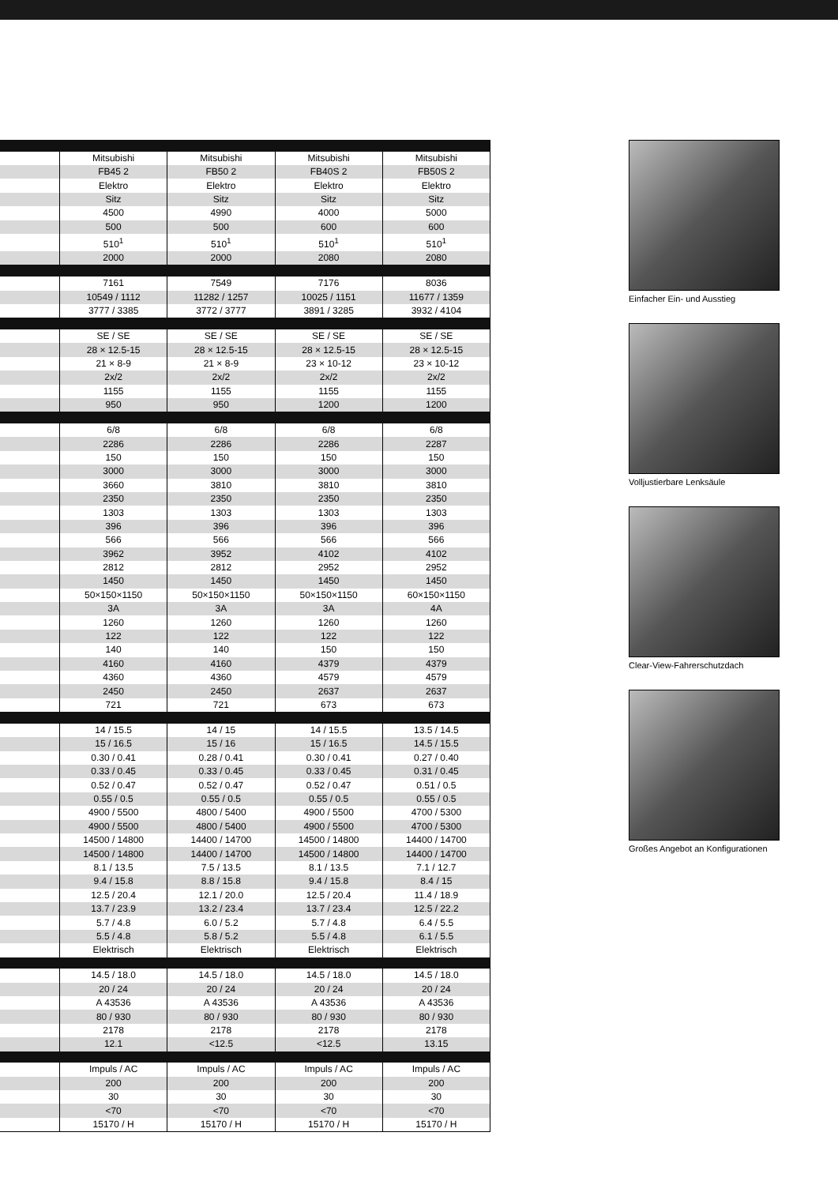| | Mitsubishi | Mitsubishi | Mitsubishi | Mitsubishi |
| | FB45 2 | FB50 2 | FB40S 2 | FB50S 2 |
| | Elektro | Elektro | Elektro | Elektro |
| | Sitz | Sitz | Sitz | Sitz |
| | 4500 | 4990 | 4000 | 5000 |
| | 500 | 500 | 600 | 600 |
| | 510<sup>1</sup> | 510<sup>1</sup> | 510<sup>1</sup> | 510<sup>1</sup> |
| | 2000 | 2000 | 2080 | 2080 |
| | 7161 | 7549 | 7176 | 8036 |
| | 10549 / 1112 | 11282 / 1257 | 10025 / 1151 | 11677 / 1359 |
| | 3777 / 3385 | 3772 / 3777 | 3891 / 3285 | 3932 / 4104 |
| | SE / SE | SE / SE | SE / SE | SE / SE |
| | 28 × 12.5-15 | 28 × 12.5-15 | 28 × 12.5-15 | 28 × 12.5-15 |
| | 21 × 8-9 | 21 × 8-9 | 23 × 10-12 | 23 × 10-12 |
| | 2x/2 | 2x/2 | 2x/2 | 2x/2 |
| | 1155 | 1155 | 1155 | 1155 |
| | 950 | 950 | 1200 | 1200 |
| | 6/8 | 6/8 | 6/8 | 6/8 |
| | 2286 | 2286 | 2286 | 2287 |
| | 150 | 150 | 150 | 150 |
| | 3000 | 3000 | 3000 | 3000 |
| | 3660 | 3810 | 3810 | 3810 |
| | 2350 | 2350 | 2350 | 2350 |
| | 1303 | 1303 | 1303 | 1303 |
| | 396 | 396 | 396 | 396 |
| | 566 | 566 | 566 | 566 |
| | 3962 | 3952 | 4102 | 4102 |
| | 2812 | 2812 | 2952 | 2952 |
| | 1450 | 1450 | 1450 | 1450 |
| | 50×150×1150 | 50×150×1150 | 50×150×1150 | 60×150×1150 |
| | 3A | 3A | 3A | 4A |
| | 1260 | 1260 | 1260 | 1260 |
| | 122 | 122 | 122 | 122 |
| | 140 | 140 | 150 | 150 |
| | 4160 | 4160 | 4379 | 4379 |
| | 4360 | 4360 | 4579 | 4579 |
| | 2450 | 2450 | 2637 | 2637 |
| | 721 | 721 | 673 | 673 |
| | 14 / 15.5 | 14 / 15 | 14 / 15.5 | 13.5 / 14.5 |
| | 15 / 16.5 | 15 / 16 | 15 / 16.5 | 14.5 / 15.5 |
| | 0.30 / 0.41 | 0.28 / 0.41 | 0.30 / 0.41 | 0.27 / 0.40 |
| | 0.33 / 0.45 | 0.33 / 0.45 | 0.33 / 0.45 | 0.31 / 0.45 |
| | 0.52 / 0.47 | 0.52 / 0.47 | 0.52 / 0.47 | 0.51 / 0.5 |
| | 0.55 / 0.5 | 0.55 / 0.5 | 0.55 / 0.5 | 0.55 / 0.5 |
| | 4900 / 5500 | 4800 / 5400 | 4900 / 5500 | 4700 / 5300 |
| | 4900 / 5500 | 4800 / 5400 | 4900 / 5500 | 4700 / 5300 |
| | 14500 / 14800 | 14400 / 14700 | 14500 / 14800 | 14400 / 14700 |
| | 14500 / 14800 | 14400 / 14700 | 14500 / 14800 | 14400 / 14700 |
| | 8.1 / 13.5 | 7.5 / 13.5 | 8.1 / 13.5 | 7.1 / 12.7 |
| | 9.4 / 15.8 | 8.8 / 15.8 | 9.4 / 15.8 | 8.4 / 15 |
| | 12.5 / 20.4 | 12.1 / 20.0 | 12.5 / 20.4 | 11.4 / 18.9 |
| | 13.7 / 23.9 | 13.2 / 23.4 | 13.7 / 23.4 | 12.5 / 22.2 |
| | 5.7 / 4.8 | 6.0 / 5.2 | 5.7 / 4.8 | 6.4 / 5.5 |
| | 5.5 / 4.8 | 5.8 / 5.2 | 5.5 / 4.8 | 6.1 / 5.5 |
| | Elektrisch | Elektrisch | Elektrisch | Elektrisch |
| | 14.5 / 18.0 | 14.5 / 18.0 | 14.5 / 18.0 | 14.5 / 18.0 |
| | 20 / 24 | 20 / 24 | 20 / 24 | 20 / 24 |
| | A 43536 | A 43536 | A 43536 | A 43536 |
| | 80 / 930 | 80 / 930 | 80 / 930 | 80 / 930 |
| | 2178 | 2178 | 2178 | 2178 |
| | 12.1 | <12.5 | <12.5 | 13.15 |
| | Impuls / AC | Impuls / AC | Impuls / AC | Impuls / AC |
| | 200 | 200 | 200 | 200 |
| | 30 | 30 | 30 | 30 |
| | <70 | <70 | <70 | <70 |
| | 15170 / H | 15170 / H | 15170 / H | 15170 / H |
Einfacher Ein- und Ausstieg
Volljustierbare Lenksäule
Clear-View-Fahrerschutzdach
Großes Angebot an Konfigurationen